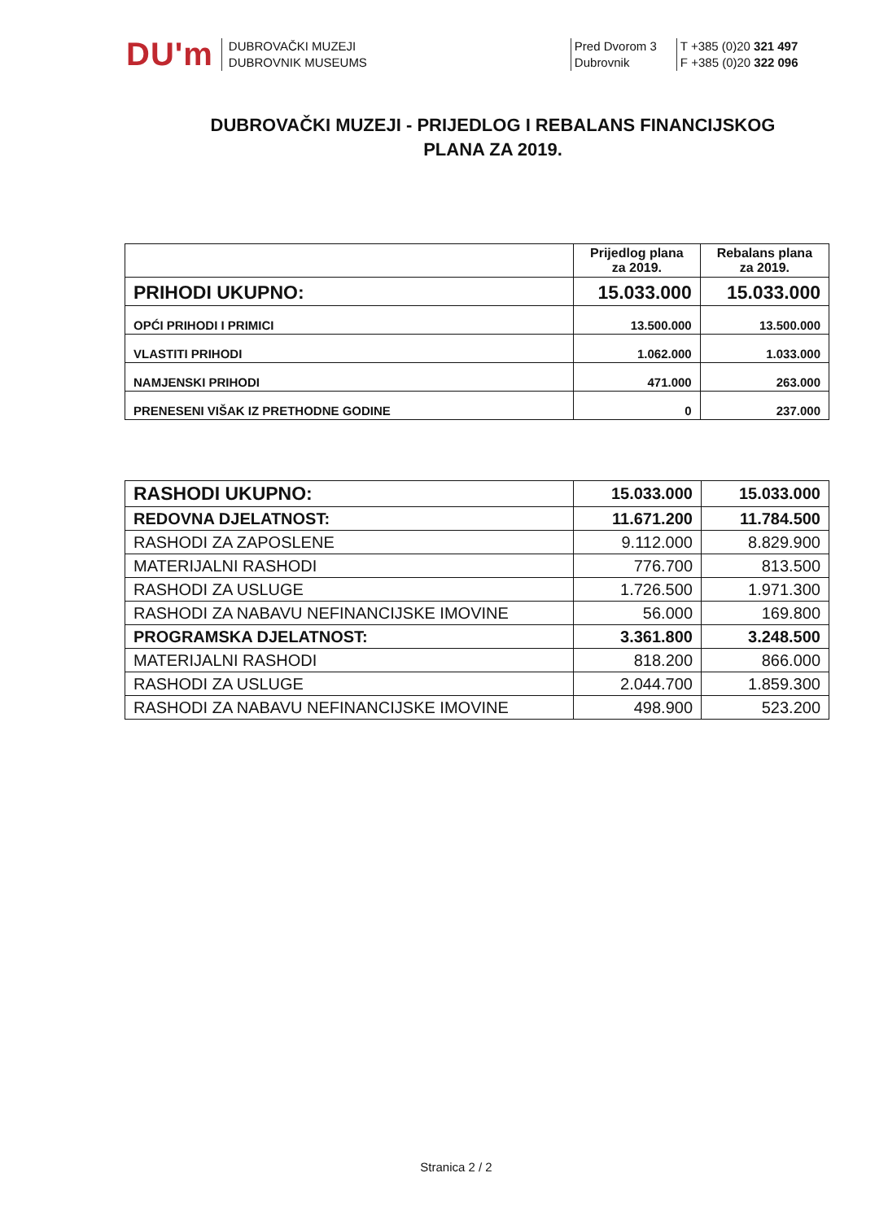DU'm
DUBROVAČKI MUZEJI
DUBROVNIK MUSEUMS
Pred Dvorom 3
Dubrovnik
T +385 (0)20 321 497
F +385 (0)20 322 096
DUBROVAČKI MUZEJI - PRIJEDLOG I REBALANS FINANCIJSKOG
PLANA ZA 2019.
| | Prijedlog plana za 2019. | Rebalans plana za 2019. |
| --- | --- | --- |
| PRIHODI UKUPNO: | 15.033.000 | 15.033.000 |
| OPĆI PRIHODI I PRIMICI | 13.500.000 | 13.500.000 |
| VLASTITI PRIHODI | 1.062.000 | 1.033.000 |
| NAMJENSKI PRIHODI | 471.000 | 263.000 |
| PRENESENI VIŠAK IZ PRETHODNE GODINE | 0 | 237.000 |
| RASHODI UKUPNO: | 15.033.000 | 15.033.000 |
| REDOVNA DJELATNOST: | 11.671.200 | 11.784.500 |
| RASHODI ZA ZAPOSLENE | 9.112.000 | 8.829.900 |
| MATERIJALNI RASHODI | 776.700 | 813.500 |
| RASHODI ZA USLUGE | 1.726.500 | 1.971.300 |
| RASHODI ZA NABAVU NEFINANCIJSKE IMOVINE | 56.000 | 169.800 |
| PROGRAMSKA DJELATNOST: | 3.361.800 | 3.248.500 |
| MATERIJALNI RASHODI | 818.200 | 866.000 |
| RASHODI ZA USLUGE | 2.044.700 | 1.859.300 |
| RASHODI ZA NABAVU NEFINANCIJSKE IMOVINE | 498.900 | 523.200 |
Stranica 2 / 2